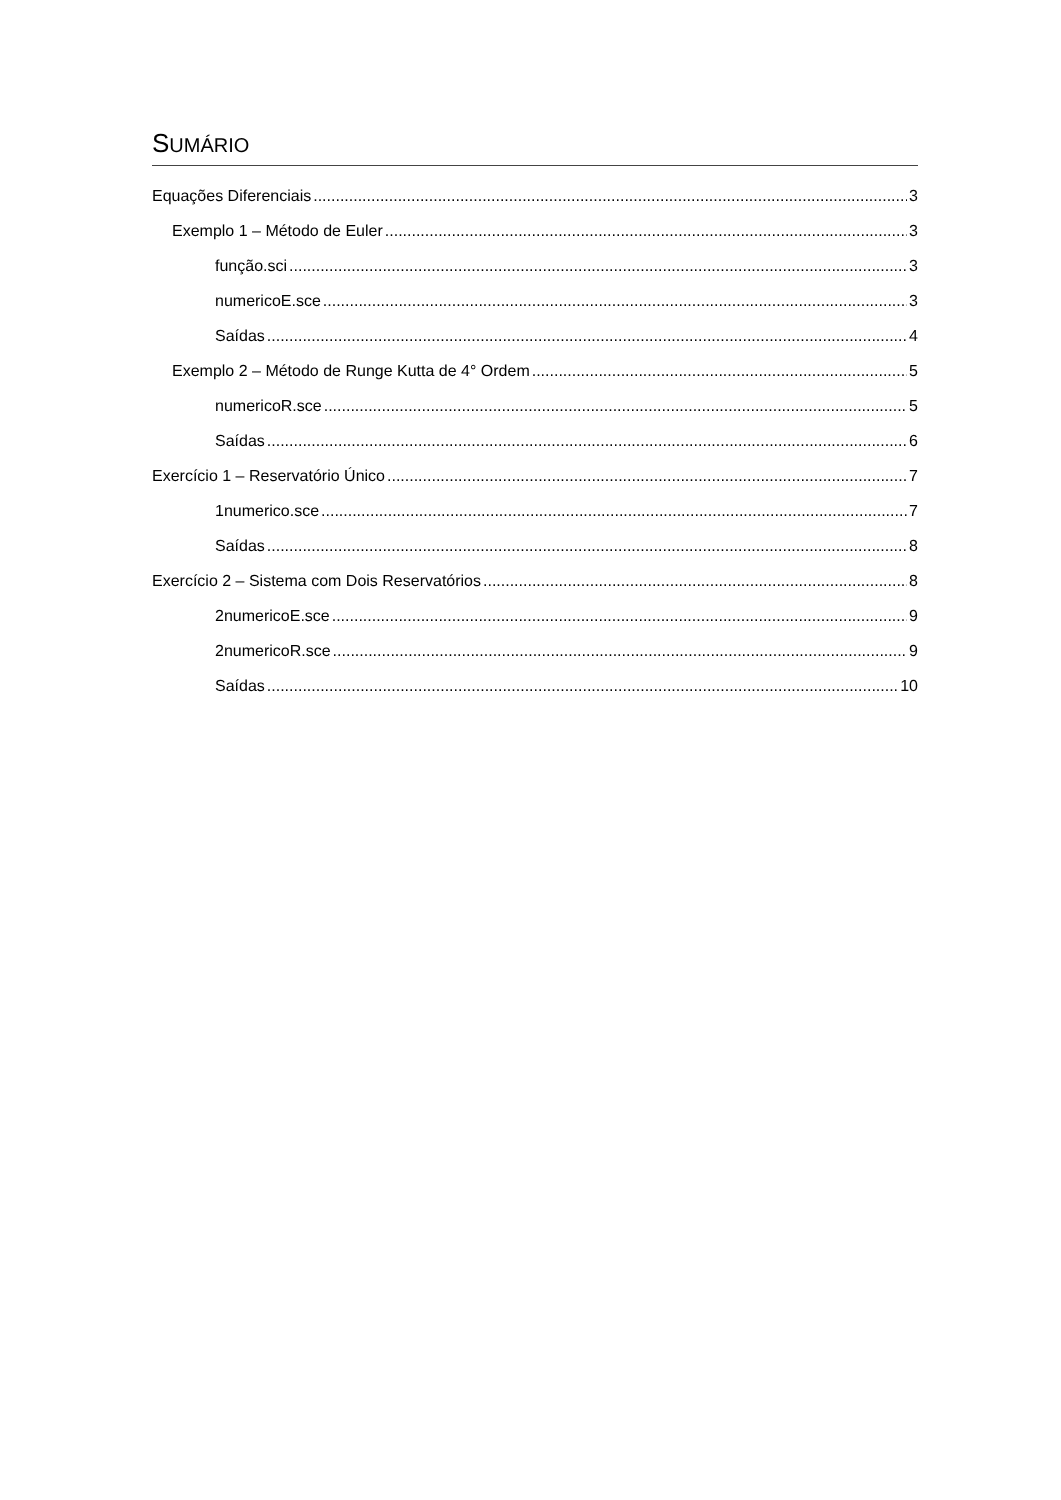SUMÁRIO
Equações Diferenciais 3
Exemplo 1 – Método de Euler 3
função.sci 3
numericoE.sce 3
Saídas 4
Exemplo 2 – Método de Runge Kutta de 4° Ordem 5
numericoR.sce 5
Saídas 6
Exercício 1 – Reservatório Único 7
1numerico.sce 7
Saídas 8
Exercício 2 – Sistema com Dois Reservatórios 8
2numericoE.sce 9
2numericoR.sce 9
Saídas 10